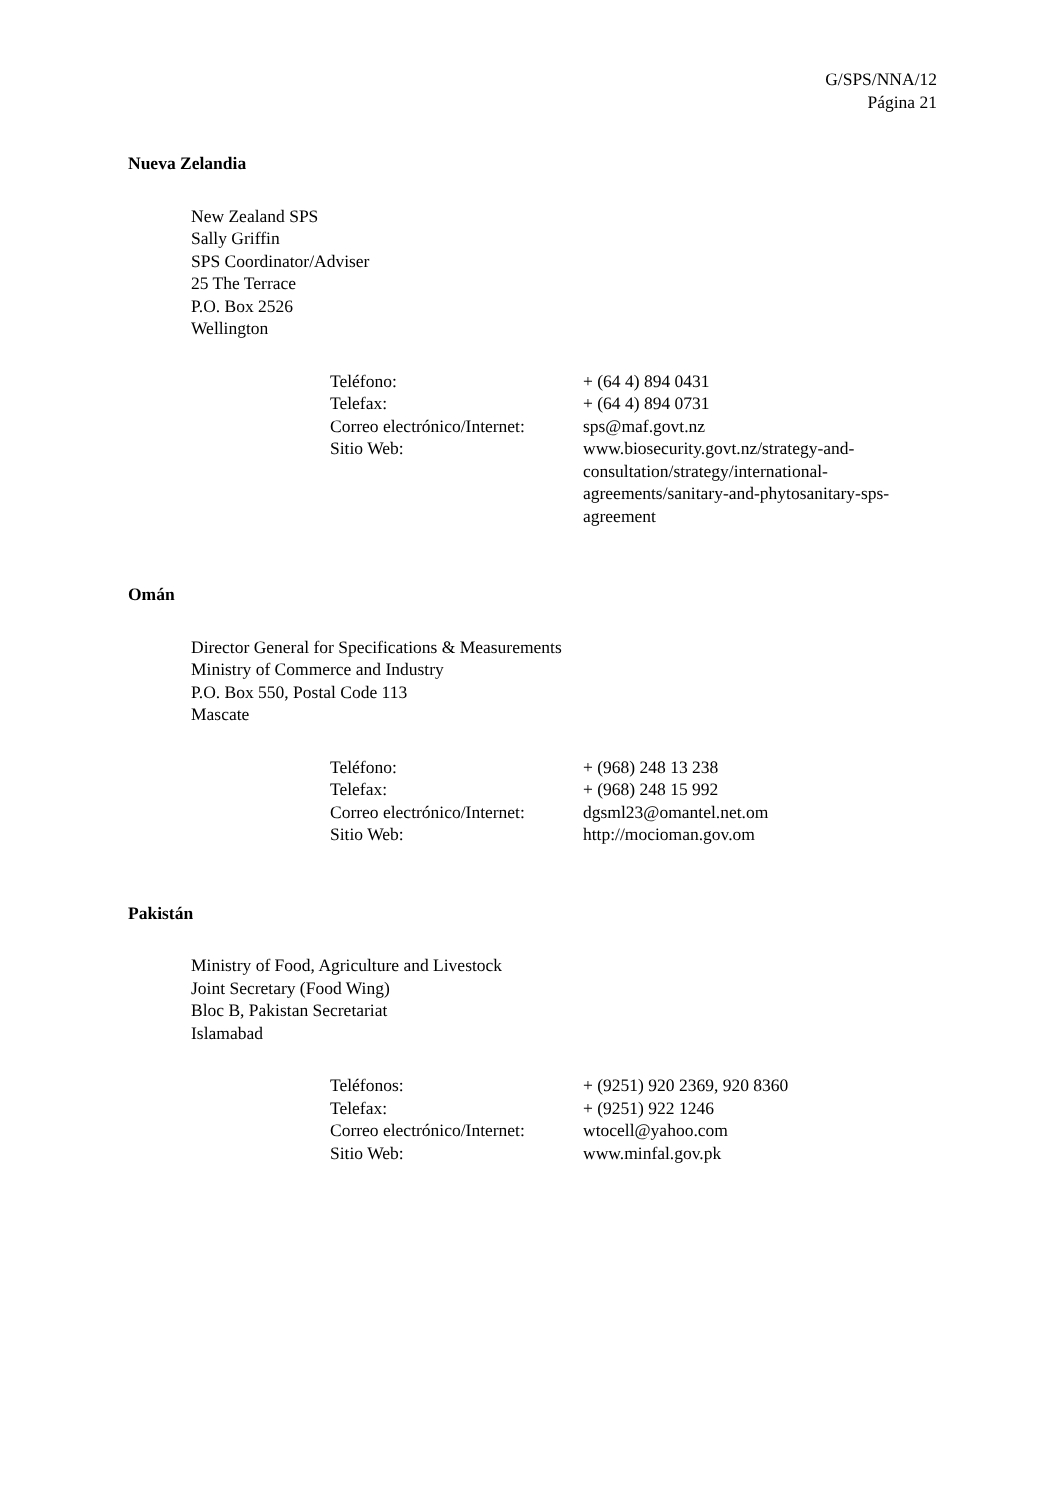G/SPS/NNA/12
Página 21
Nueva Zelandia
New Zealand SPS
Sally Griffin
SPS Coordinator/Adviser
25 The Terrace
P.O. Box 2526
Wellington
| Teléfono: | + (64 4) 894 0431 |
| Telefax: | + (64 4) 894 0731 |
| Correo electrónico/Internet: | sps@maf.govt.nz |
| Sitio Web: | www.biosecurity.govt.nz/strategy-and-consultation/strategy/international-agreements/sanitary-and-phytosanitary-sps-agreement |
Omán
Director General for Specifications & Measurements
Ministry of Commerce and Industry
P.O. Box 550, Postal Code 113
Mascate
| Teléfono: | + (968) 248 13 238 |
| Telefax: | + (968) 248 15 992 |
| Correo electrónico/Internet: | dgsml23@omantel.net.om |
| Sitio Web: | http://mocioman.gov.om |
Pakistán
Ministry of Food, Agriculture and Livestock
Joint Secretary (Food Wing)
Bloc B, Pakistan Secretariat
Islamabad
| Teléfonos: | + (9251) 920 2369, 920 8360 |
| Telefax: | + (9251) 922 1246 |
| Correo electrónico/Internet: | wtocell@yahoo.com |
| Sitio Web: | www.minfal.gov.pk |